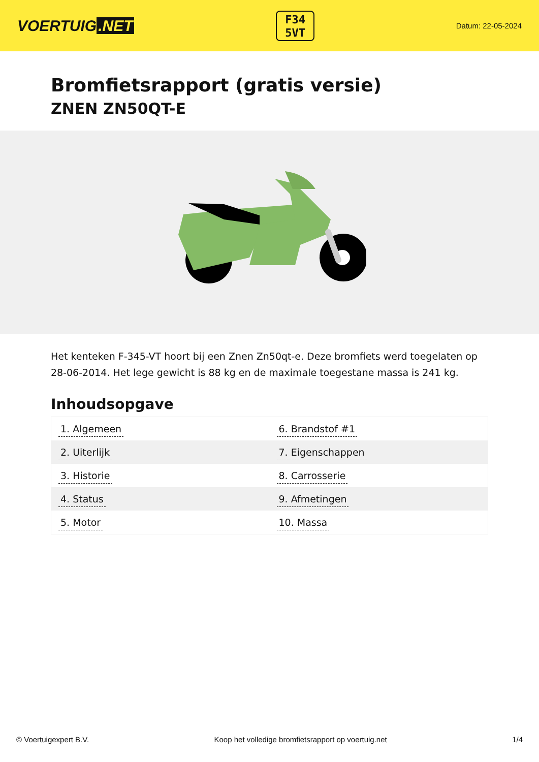VOERTUIG.NET
F34
5VT
Datum: 22-05-2024
Bromfietsrapport (gratis versie)
ZNEN ZN50QT-E
Het kenteken F-345-VT hoort bij een Znen Zn50qt-e. Deze bromfiets werd toegelaten op 28-06-2014. Het lege gewicht is 88 kg en de maximale toegestane massa is 241 kg.
Inhoudsopgave
| 1. Algemeen | 6. Brandstof #1 |
| 2. Uiterlijk | 7. Eigenschappen |
| 3. Historie | 8. Carrosserie |
| 4. Status | 9. Afmetingen |
| 5. Motor | 10. Massa |
© Voertuigexpert B.V. Koop het volledige bromfietsrapport op voertuig.net 1/4